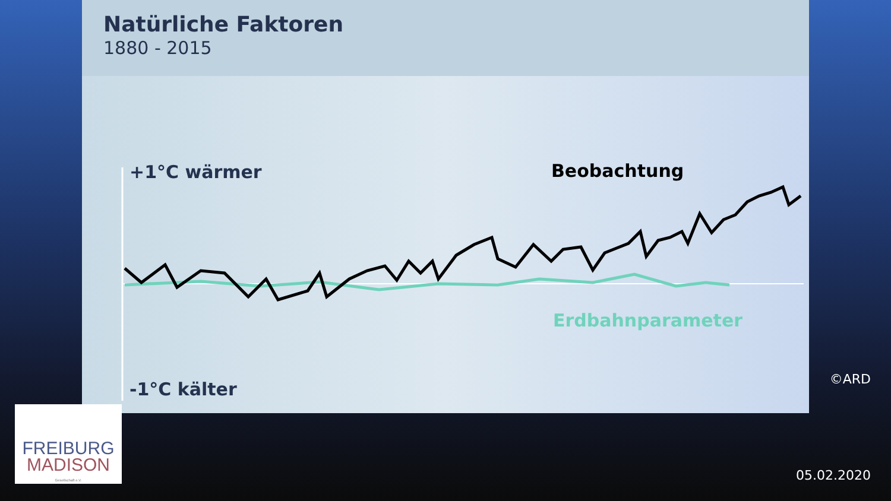Natürliche Faktoren
1880 - 2015
+1°C wärmer
-1°C kälter
Beobachtung
Erdbahnparameter
©ARD
FREIBURG
MADISON
Gesellschaft e.V.
05.02.2020